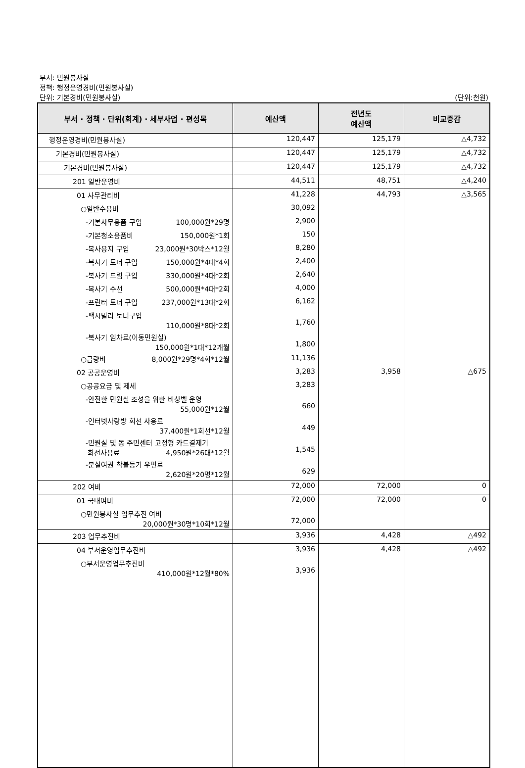부서: 민원봉사실
정책: 행정운영경비(민원봉사실)
단위: 기본경비(민원봉사실)
(단위:천원)
| 부서 · 정책 · 단위(회계) · 세부사업 · 편성목 | 예산액 | 전년도 예산액 | 비교증감 |
| --- | --- | --- | --- |
| 행정운영경비(민원봉사실) | 120,447 | 125,179 | △4,732 |
| 기본경비(민원봉사실) | 120,447 | 125,179 | △4,732 |
| 기본경비(민원봉사실) | 120,447 | 125,179 | △4,732 |
| 201 일반운영비 | 44,511 | 48,751 | △4,240 |
| 01 사무관리비 | 41,228 | 44,793 | △3,565 |
| ○일반수용비 | 30,092 | | |
| -기본사무용품 구입 100,000원*29명 | 2,900 | | |
| -기본청소용품비 150,000원*1회 | 150 | | |
| -복사용지 구입 23,000원*30박스*12월 | 8,280 | | |
| -복사기 토너 구입 150,000원*4대*4회 | 2,400 | | |
| -복사기 드럼 구입 330,000원*4대*2회 | 2,640 | | |
| -복사기 수선 500,000원*4대*2회 | 4,000 | | |
| -프린터 토너 구입 237,000원*13대*2회 | 6,162 | | |
| -팩시밀리 토너구입 110,000원*8대*2회 | 1,760 | | |
| -복사기 임차료(이동민원실) 150,000원*1대*12개월 | 1,800 | | |
| ○급량비 8,000원*29명*4회*12월 | 11,136 | | |
| 02 공공운영비 | 3,283 | 3,958 | △675 |
| ○공공요금 및 제세 | 3,283 | | |
| -안전한 민원실 조성을 위한 비상벨 운영 55,000원*12월 | 660 | | |
| -인터넷사랑방 회선 사용료 37,400원*1회선*12월 | 449 | | |
| -민원실 및 동 주민센터 고정형 카드결제기 회선사용료 4,950원*26대*12월 | 1,545 | | |
| -분실여권 착불등기 우편료 2,620원*20명*12월 | 629 | | |
| 202 여비 | 72,000 | 72,000 | 0 |
| 01 국내여비 | 72,000 | 72,000 | 0 |
| ○민원봉사실 업무추진 여비 20,000원*30명*10회*12월 | 72,000 | | |
| 203 업무추진비 | 3,936 | 4,428 | △492 |
| 04 부서운영업무추진비 | 3,936 | 4,428 | △492 |
| ○부서운영업무추진비 410,000원*12월*80% | 3,936 | | |